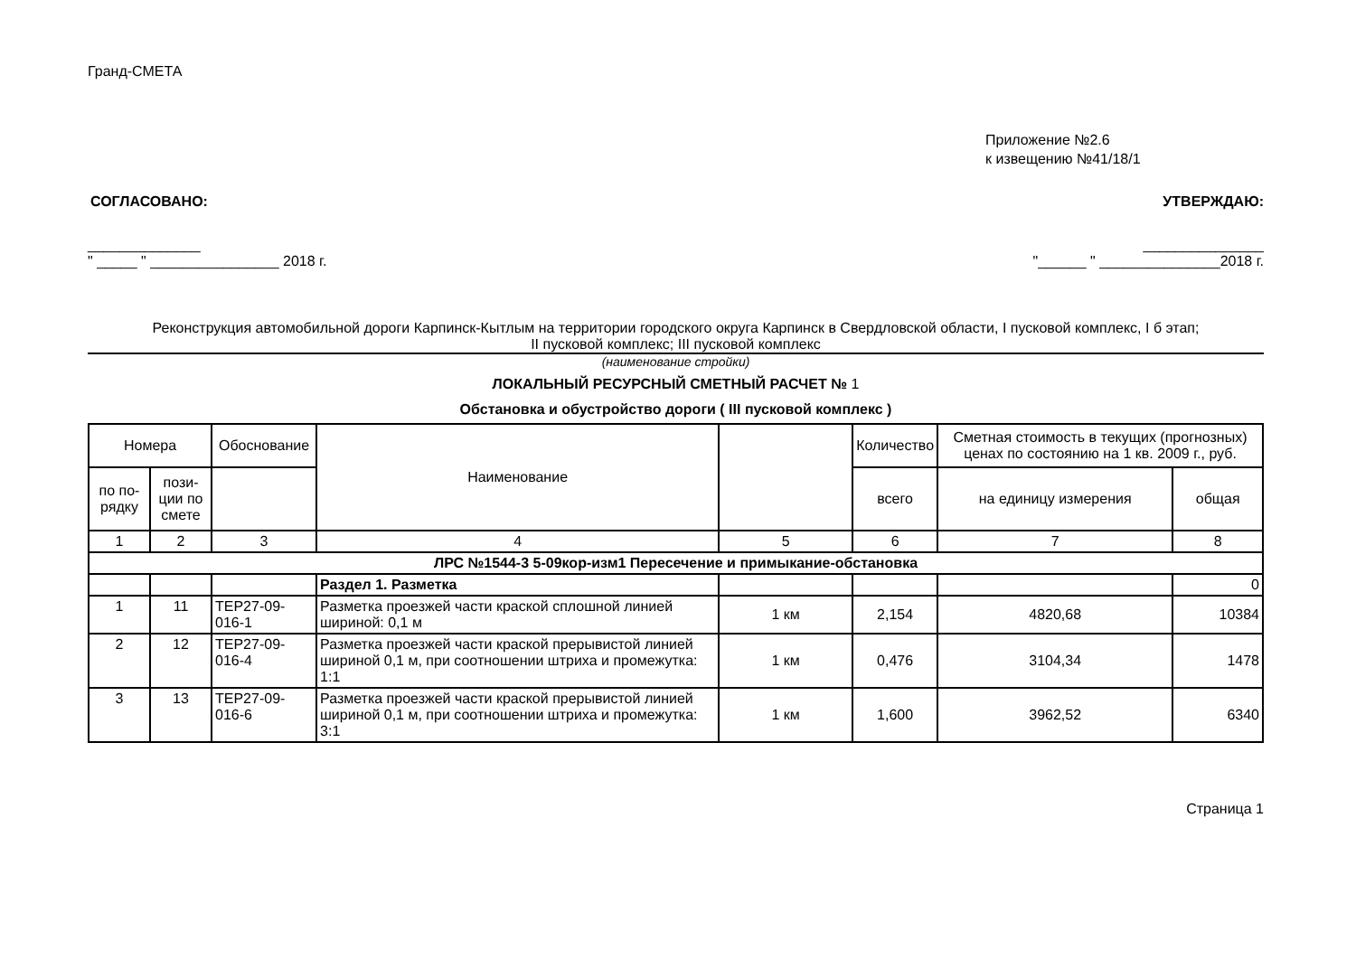Гранд-СМЕТА
Приложение №2.6
к извещению №41/18/1
СОГЛАСОВАНО: УТВЕРЖДАЮ:
______________ _______________
" _____ " ________________ 2018 г. "______ " _______________2018 г.
Реконструкция автомобильной дороги Карпинск-Кытлым на территории городского округа Карпинск в Свердловской области, I пусковой комплекс, I б этап;
II пусковой комплекс; III пусковой комплекс
(наименование стройки)
ЛОКАЛЬНЫЙ РЕСУРСНЫЙ СМЕТНЫЙ РАСЧЕТ № 1
Обстановка и обустройство дороги ( III пусковой комплекс )
| Номера | | Обоснование | Наименование | | Количество | Сметная стоимость в текущих (прогнозных) ценах по состоянию на 1 кв. 2009 г., руб. | |
| --- | --- | --- | --- | --- | --- | --- | --- |
| по по-рядку | пози-ции по смете | | | | | | |
| | | | | | всего | на единицу измерения | общая |
| 1 | 2 | 3 | 4 | 5 | 6 | 7 | 8 |
| ЛРС №1544-3 5-09кор-изм1 Пересечение и примыкание-обстановка | | | | | | | |
| | | | Раздел 1. Разметка | | | | 0 |
| 1 | 11 | ТЕР27-09-016-1 | Разметка проезжей части краской сплошной линией шириной: 0,1 м | 1 км | 2,154 | 4820,68 | 10384 |
| 2 | 12 | ТЕР27-09-016-4 | Разметка проезжей части краской прерывистой линией шириной 0,1 м, при соотношении штриха и промежутка: 1:1 | 1 км | 0,476 | 3104,34 | 1478 |
| 3 | 13 | ТЕР27-09-016-6 | Разметка проезжей части краской прерывистой линией шириной 0,1 м, при соотношении штриха и промежутка: 3:1 | 1 км | 1,600 | 3962,52 | 6340 |
Страница 1